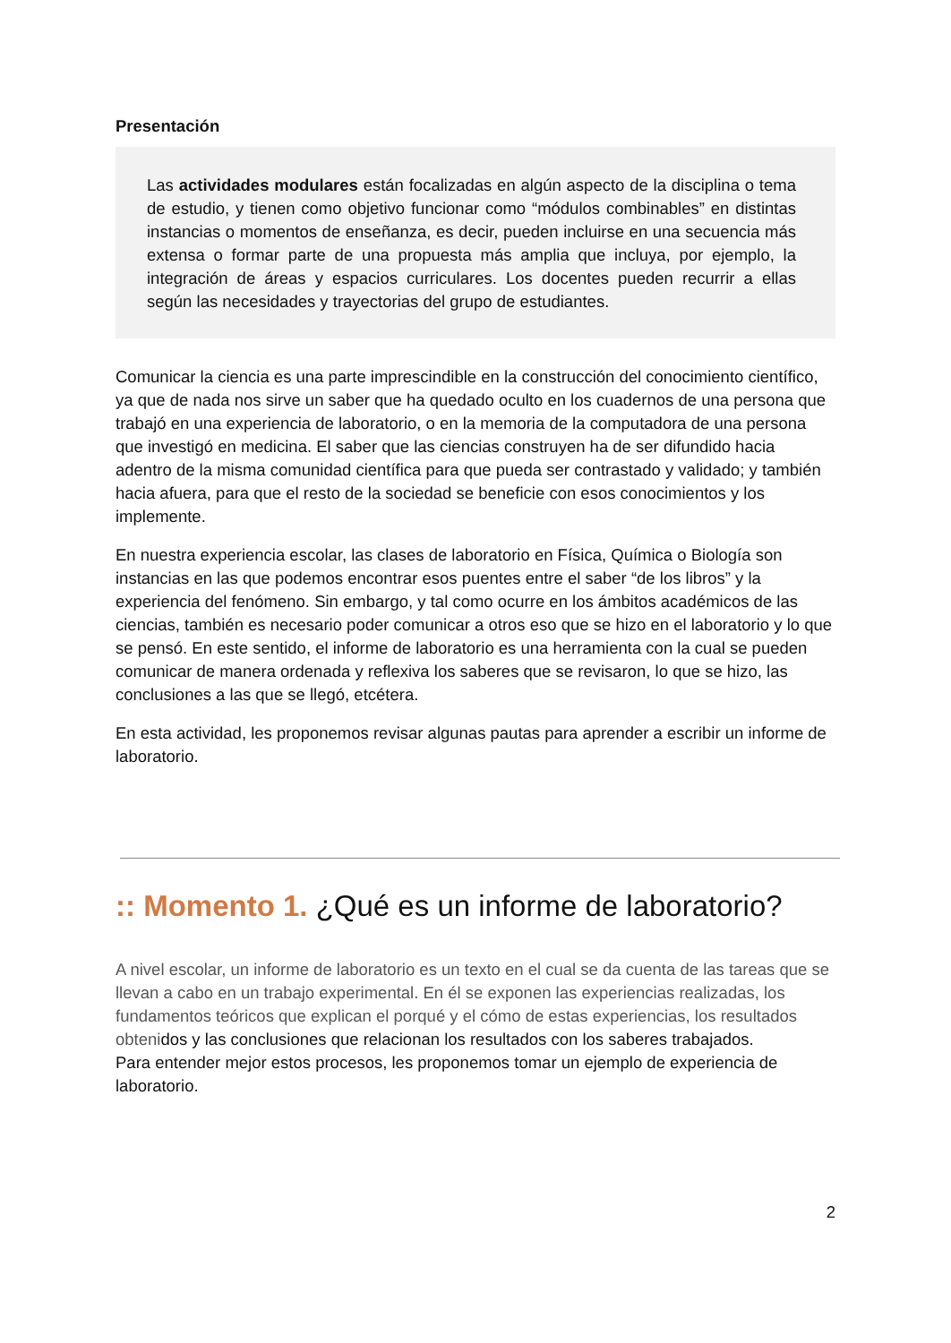Presentación
Las actividades modulares están focalizadas en algún aspecto de la disciplina o tema de estudio, y tienen como objetivo funcionar como “módulos combinables” en distintas instancias o momentos de enseñanza, es decir, pueden incluirse en una secuencia más extensa o formar parte de una propuesta más amplia que incluya, por ejemplo, la integración de áreas y espacios curriculares. Los docentes pueden recurrir a ellas según las necesidades y trayectorias del grupo de estudiantes.
Comunicar la ciencia es una parte imprescindible en la construcción del conocimiento científico, ya que de nada nos sirve un saber que ha quedado oculto en los cuadernos de una persona que trabajó en una experiencia de laboratorio, o en la memoria de la computadora de una persona que investigó en medicina. El saber que las ciencias construyen ha de ser difundido hacia adentro de la misma comunidad científica para que pueda ser contrastado y validado; y también hacia afuera, para que el resto de la sociedad se beneficie con esos conocimientos y los implemente.
En nuestra experiencia escolar, las clases de laboratorio en Física, Química o Biología son instancias en las que podemos encontrar esos puentes entre el saber “de los libros” y la experiencia del fenómeno. Sin embargo, y tal como ocurre en los ámbitos académicos de las ciencias, también es necesario poder comunicar a otros eso que se hizo en el laboratorio y lo que se pensó. En este sentido, el informe de laboratorio es una herramienta con la cual se pueden comunicar de manera ordenada y reflexiva los saberes que se revisaron, lo que se hizo, las conclusiones a las que se llegó, etcétera.
En esta actividad, les proponemos revisar algunas pautas para aprender a escribir un informe de laboratorio.
:: Momento 1. ¿Qué es un informe de laboratorio?
A nivel escolar, un informe de laboratorio es un texto en el cual se da cuenta de las tareas que se llevan a cabo en un trabajo experimental. En él se exponen las experiencias realizadas, los fundamentos teóricos que explican el porqué y el cómo de estas experiencias, los resultados obtenidos y las conclusiones que relacionan los resultados con los saberes trabajados.
Para entender mejor estos procesos, les proponemos tomar un ejemplo de experiencia de laboratorio.
2